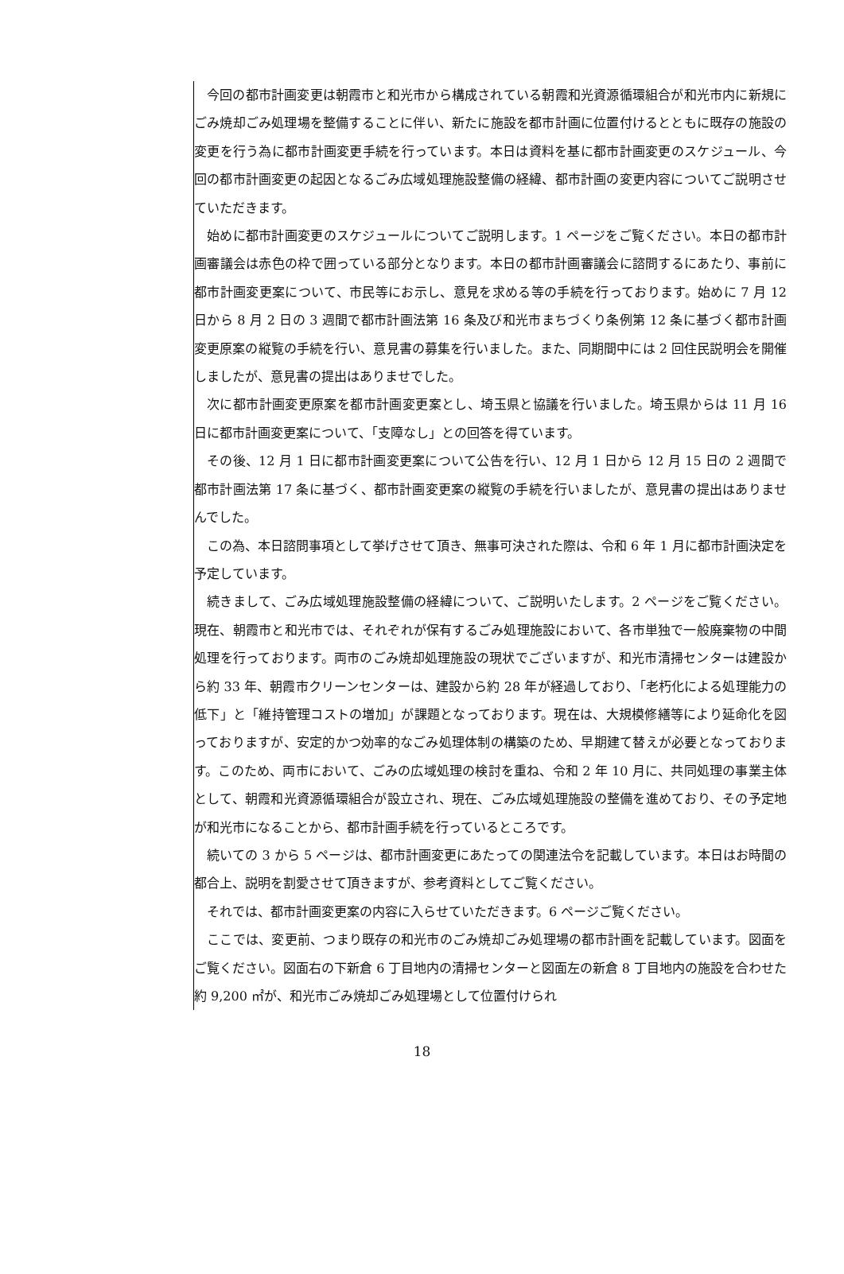今回の都市計画変更は朝霞市と和光市から構成されている朝霞和光資源循環組合が和光市内に新規にごみ焼却ごみ処理場を整備することに伴い、新たに施設を都市計画に位置付けるとともに既存の施設の変更を行う為に都市計画変更手続を行っています。本日は資料を基に都市計画変更のスケジュール、今回の都市計画変更の起因となるごみ広域処理施設整備の経緯、都市計画の変更内容についてご説明させていただきます。
始めに都市計画変更のスケジュールについてご説明します。1 ページをご覧ください。本日の都市計画審議会は赤色の枠で囲っている部分となります。本日の都市計画審議会に諮問するにあたり、事前に都市計画変更案について、市民等にお示し、意見を求める等の手続を行っております。始めに 7 月 12 日から 8 月 2 日の 3 週間で都市計画法第 16 条及び和光市まちづくり条例第 12 条に基づく都市計画変更原案の縦覧の手続を行い、意見書の募集を行いました。また、同期間中には 2 回住民説明会を開催しましたが、意見書の提出はありませでした。
次に都市計画変更原案を都市計画変更案とし、埼玉県と協議を行いました。埼玉県からは 11 月 16 日に都市計画変更案について、「支障なし」との回答を得ています。
その後、12 月 1 日に都市計画変更案について公告を行い、12 月 1 日から 12 月 15 日の 2 週間で都市計画法第 17 条に基づく、都市計画変更案の縦覧の手続を行いましたが、意見書の提出はありませんでした。
この為、本日諮問事項として挙げさせて頂き、無事可決された際は、令和 6 年 1 月に都市計画決定を予定しています。
続きまして、ごみ広域処理施設整備の経緯について、ご説明いたします。2 ページをご覧ください。現在、朝霞市と和光市では、それぞれが保有するごみ処理施設において、各市単独で一般廃棄物の中間処理を行っております。両市のごみ焼却処理施設の現状でございますが、和光市清掃センターは建設から約 33 年、朝霞市クリーンセンターは、建設から約 28 年が経過しており、「老朽化による処理能力の低下」と「維持管理コストの増加」が課題となっております。現在は、大規模修繕等により延命化を図っておりますが、安定的かつ効率的なごみ処理体制の構築のため、早期建て替えが必要となっております。このため、両市において、ごみの広域処理の検討を重ね、令和 2 年 10 月に、共同処理の事業主体として、朝霞和光資源循環組合が設立され、現在、ごみ広域処理施設の整備を進めており、その予定地が和光市になることから、都市計画手続を行っているところです。
続いての 3 から 5 ページは、都市計画変更にあたっての関連法令を記載しています。本日はお時間の都合上、説明を割愛させて頂きますが、参考資料としてご覧ください。
それでは、都市計画変更案の内容に入らせていただきます。6 ページご覧ください。
ここでは、変更前、つまり既存の和光市のごみ焼却ごみ処理場の都市計画を記載しています。図面をご覧ください。図面右の下新倉 6 丁目地内の清掃センターと図面左の新倉 8 丁目地内の施設を合わせた約 9,200 ㎡が、和光市ごみ焼却ごみ処理場として位置付けられ
18